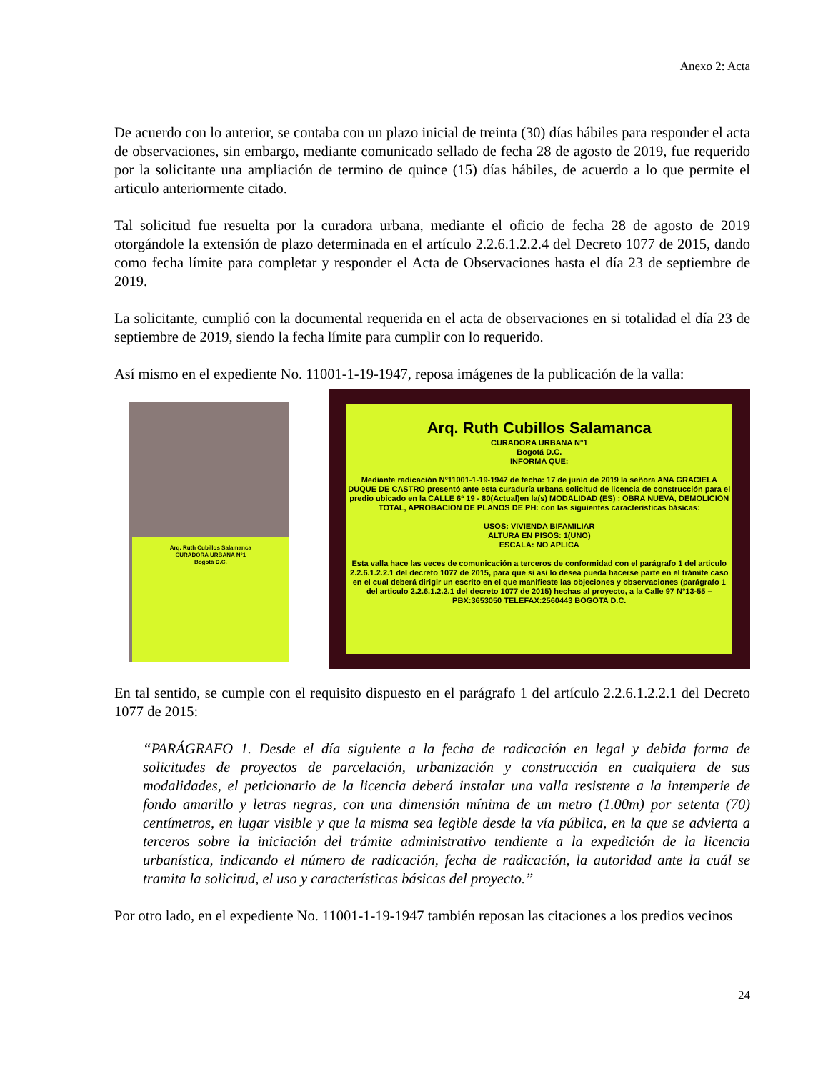Anexo 2: Acta
De acuerdo con lo anterior, se contaba con un plazo inicial de treinta (30) días hábiles para responder el acta de observaciones, sin embargo, mediante comunicado sellado de fecha 28 de agosto de 2019, fue requerido por la solicitante una ampliación de termino de quince (15) días hábiles, de acuerdo a lo que permite el articulo anteriormente citado.
Tal solicitud fue resuelta por la curadora urbana, mediante el oficio de fecha 28 de agosto de 2019 otorgándole la extensión de plazo determinada en el artículo 2.2.6.1.2.2.4 del Decreto 1077 de 2015, dando como fecha límite para completar y responder el Acta de Observaciones hasta el día 23 de septiembre de 2019.
La solicitante, cumplió con la documental requerida en el acta de observaciones en si totalidad el día 23 de septiembre de 2019, siendo la fecha límite para cumplir con lo requerido.
Así mismo en el expediente No. 11001-1-19-1947, reposa imágenes de la publicación de la valla:
Arq. Ruth Cubillos Salamanca
CURADORA URBANA N°1
Bogotá D.C.
Arq. Ruth Cubillos Salamanca
CURADORA URBANA N°1
Bogotá D.C.
INFORMA QUE:
Mediante radicación N°11001-1-19-1947 de fecha: 17 de junio de 2019 la señora ANA GRACIELA DUQUE DE CASTRO presentó ante esta curaduría urbana solicitud de licencia de construcción para el predio ubicado en la CALLE 6ª 19 - 80(Actual)en la(s) MODALIDAD (ES) : OBRA NUEVA, DEMOLICION TOTAL, APROBACION DE PLANOS DE PH: con las siguientes caracteristicas básicas:
USOS: VIVIENDA BIFAMILIAR
ALTURA EN PISOS: 1(UNO)
ESCALA: NO APLICA
Esta valla hace las veces de comunicación a terceros de conformidad con el parágrafo 1 del articulo 2.2.6.1.2.2.1 del decreto 1077 de 2015, para que si asi lo desea pueda hacerse parte en el trámite caso en el cual deberá dirigir un escrito en el que manifieste las objeciones y observaciones (parágrafo 1 del articulo 2.2.6.1.2.2.1 del decreto 1077 de 2015) hechas al proyecto, a la Calle 97 N°13-55 –PBX:3653050 TELEFAX:2560443 BOGOTA D.C.
En tal sentido, se cumple con el requisito dispuesto en el parágrafo 1 del artículo 2.2.6.1.2.2.1 del Decreto 1077 de 2015:
“PARÁGRAFO 1. Desde el día siguiente a la fecha de radicación en legal y debida forma de solicitudes de proyectos de parcelación, urbanización y construcción en cualquiera de sus modalidades, el peticionario de la licencia deberá instalar una valla resistente a la intemperie de fondo amarillo y letras negras, con una dimensión mínima de un metro (1.00m) por setenta (70) centímetros, en lugar visible y que la misma sea legible desde la vía pública, en la que se advierta a terceros sobre la iniciación del trámite administrativo tendiente a la expedición de la licencia urbanística, indicando el número de radicación, fecha de radicación, la autoridad ante la cuál se tramita la solicitud, el uso y características básicas del proyecto.”
Por otro lado, en el expediente No. 11001-1-19-1947 también reposan las citaciones a los predios vecinos
24